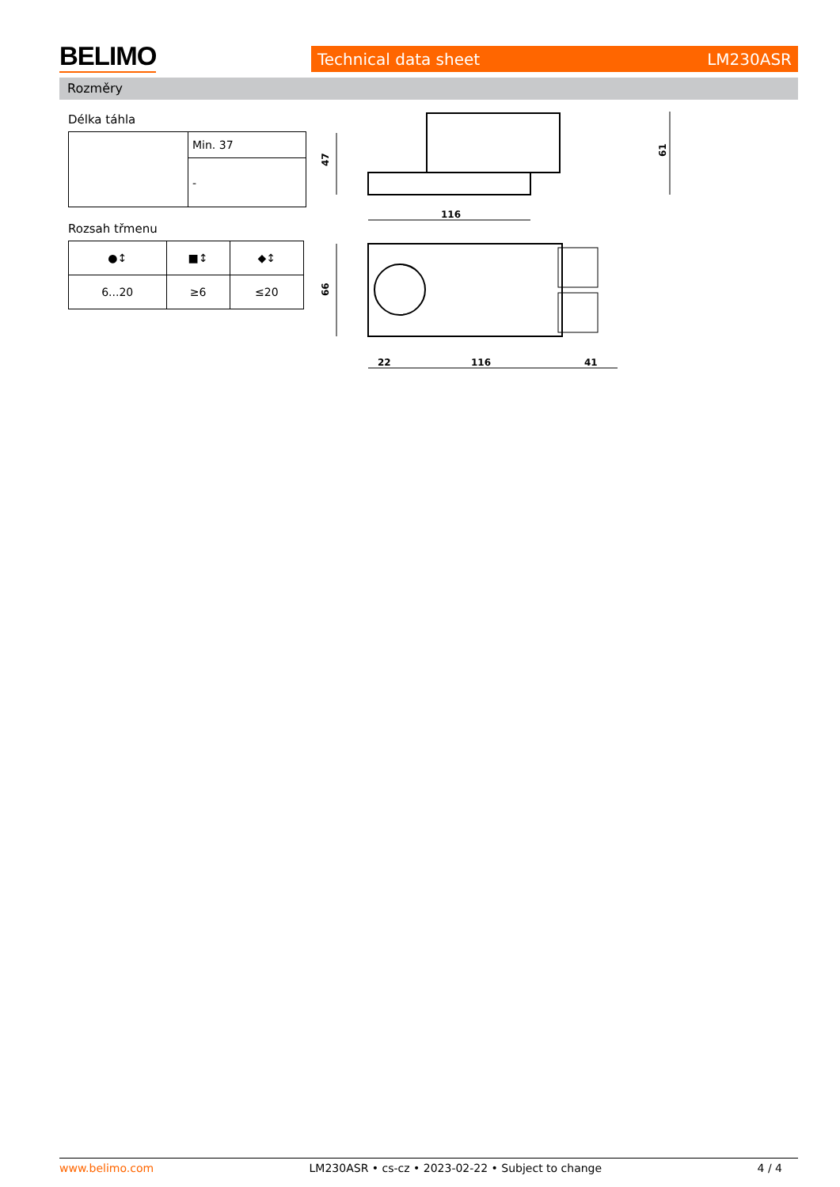BELIMO Technical data sheet LM230ASR
Rozměry
Délka táhla
| | Min. 37 |
| | - |
Rozsah třmenu
| ●↕ | ■↕ | ◆↕ |
| 6...20 | ≥6 | ≤20 |
47
116
61
66
22
116
41
www.belimo.com LM230ASR • cs-cz • 2023-02-22 • Subject to change 4 / 4